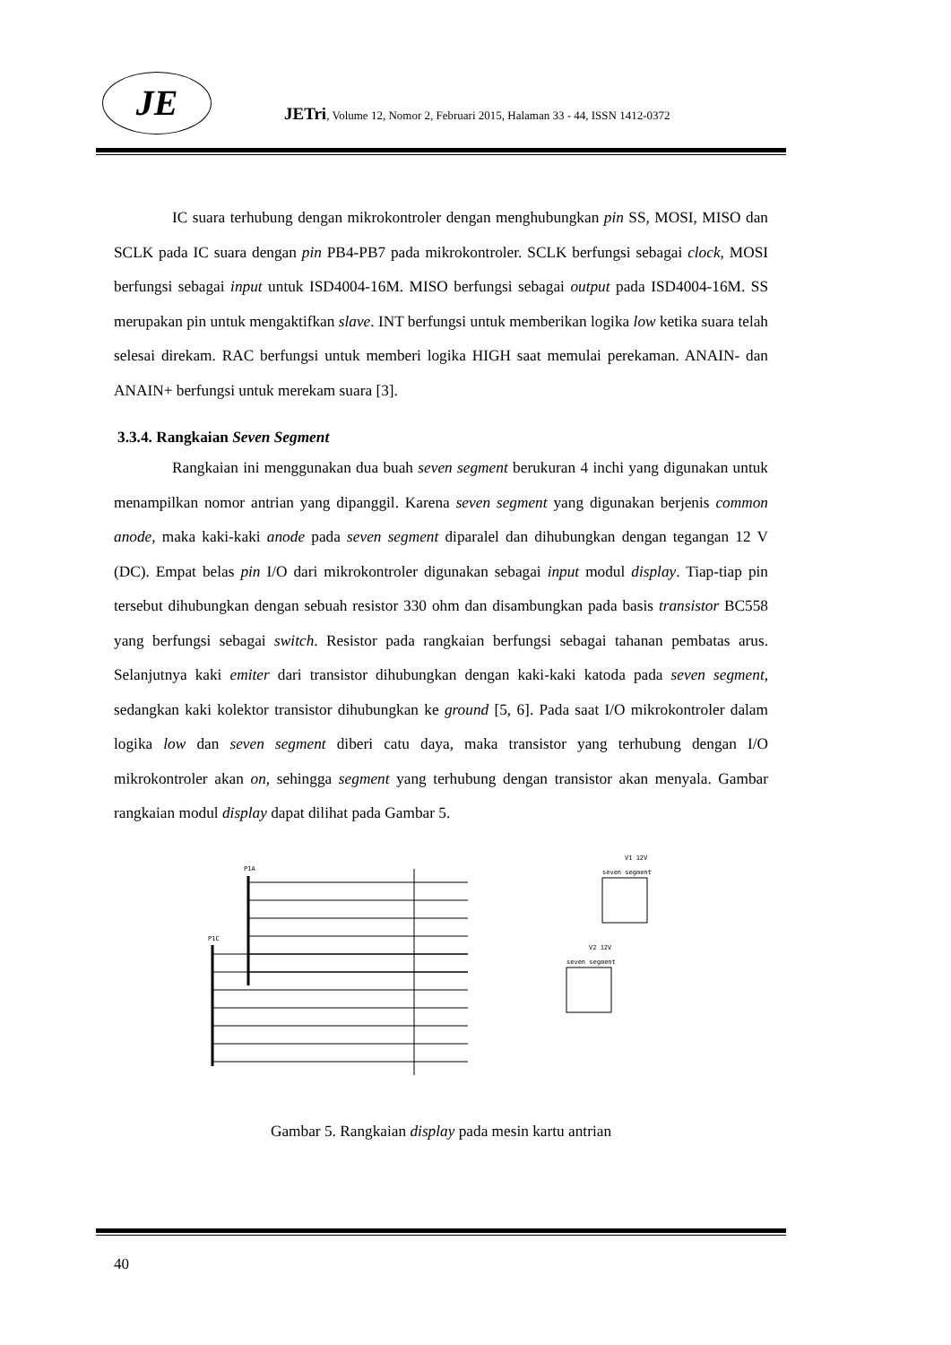JE
JETri, Volume 12, Nomor 2, Februari 2015, Halaman 33 - 44, ISSN 1412-0372
IC suara terhubung dengan mikrokontroler dengan menghubungkan pin SS, MOSI, MISO dan SCLK pada IC suara dengan pin PB4-PB7 pada mikrokontroler. SCLK berfungsi sebagai clock, MOSI berfungsi sebagai input untuk ISD4004-16M. MISO berfungsi sebagai output pada ISD4004-16M. SS merupakan pin untuk mengaktifkan slave. INT berfungsi untuk memberikan logika low ketika suara telah selesai direkam. RAC berfungsi untuk memberi logika HIGH saat memulai perekaman. ANAIN- dan ANAIN+ berfungsi untuk merekam suara [3].
3.3.4. Rangkaian Seven Segment
Rangkaian ini menggunakan dua buah seven segment berukuran 4 inchi yang digunakan untuk menampilkan nomor antrian yang dipanggil. Karena seven segment yang digunakan berjenis common anode, maka kaki-kaki anode pada seven segment diparalel dan dihubungkan dengan tegangan 12 V (DC). Empat belas pin I/O dari mikrokontroler digunakan sebagai input modul display. Tiap-tiap pin tersebut dihubungkan dengan sebuah resistor 330 ohm dan disambungkan pada basis transistor BC558 yang berfungsi sebagai switch. Resistor pada rangkaian berfungsi sebagai tahanan pembatas arus. Selanjutnya kaki emiter dari transistor dihubungkan dengan kaki-kaki katoda pada seven segment, sedangkan kaki kolektor transistor dihubungkan ke ground [5, 6]. Pada saat I/O mikrokontroler dalam logika low dan seven segment diberi catu daya, maka transistor yang terhubung dengan I/O mikrokontroler akan on, sehingga segment yang terhubung dengan transistor akan menyala. Gambar rangkaian modul display dapat dilihat pada Gambar 5.
P1A
P1C
seven segment
seven segment
V1 12V
V2 12V
Gambar 5. Rangkaian display pada mesin kartu antrian
40